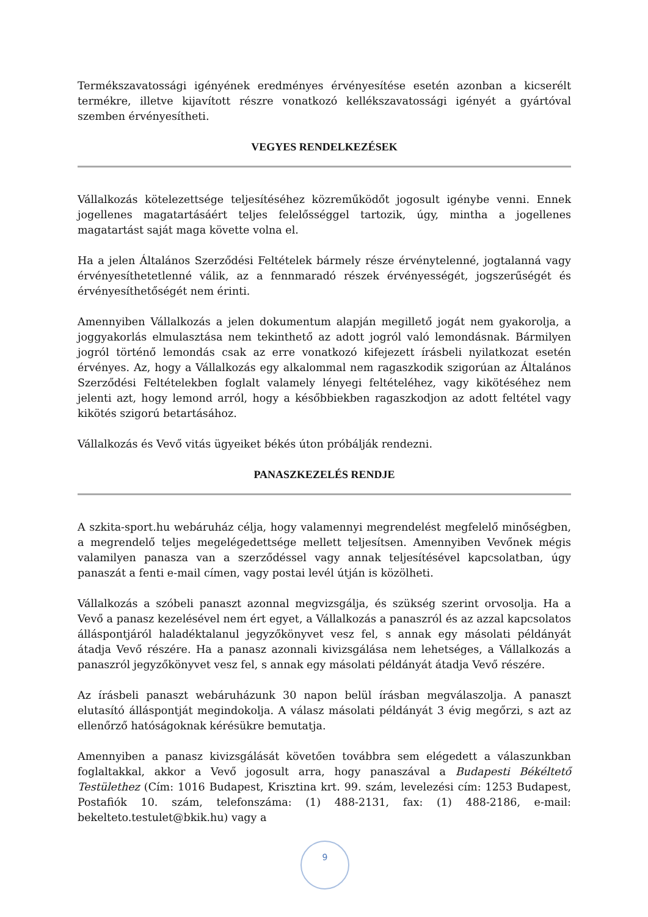Termékszavatossági igényének eredményes érvényesítése esetén azonban a kicserélt termékre, illetve kijavított részre vonatkozó kellékszavatossági igényét a gyártóval szemben érvényesítheti.
VEGYES RENDELKEZÉSEK
Vállalkozás kötelezettsége teljesítéséhez közreműködőt jogosult igénybe venni. Ennek jogellenes magatartásáért teljes felelősséggel tartozik, úgy, mintha a jogellenes magatartást saját maga követte volna el.
Ha a jelen Általános Szerződési Feltételek bármely része érvénytelenné, jogtalanná vagy érvényesíthetetlenné válik, az a fennmaradó részek érvényességét, jogszerűségét és érvényesíthetőségét nem érinti.
Amennyiben Vállalkozás a jelen dokumentum alapján megillető jogát nem gyakorolja, a joggyakorlás elmulasztása nem tekinthető az adott jogról való lemondásnak. Bármilyen jogról történő lemondás csak az erre vonatkozó kifejezett írásbeli nyilatkozat esetén érvényes. Az, hogy a Vállalkozás egy alkalommal nem ragaszkodik szigorúan az Általános Szerződési Feltételekben foglalt valamely lényegi feltételéhez, vagy kikötéséhez nem jelenti azt, hogy lemond arról, hogy a későbbiekben ragaszkodjon az adott feltétel vagy kikötés szigorú betartásához.
Vállalkozás és Vevő vitás ügyeiket békés úton próbálják rendezni.
PANASZKEZELÉS RENDJE
A szkita-sport.hu webáruház célja, hogy valamennyi megrendelést megfelelő minőségben, a megrendelő teljes megelégedettsége mellett teljesítsen. Amennyiben Vevőnek mégis valamilyen panasza van a szerződéssel vagy annak teljesítésével kapcsolatban, úgy panaszát a fenti e-mail címen, vagy postai levél útján is közölheti.
Vállalkozás a szóbeli panaszt azonnal megvizsgálja, és szükség szerint orvosolja. Ha a Vevő a panasz kezelésével nem ért egyet, a Vállalkozás a panaszról és az azzal kapcsolatos álláspontjáról haladéktalanul jegyzőkönyvet vesz fel, s annak egy másolati példányát átadja Vevő részére. Ha a panasz azonnali kivizsgálása nem lehetséges, a Vállalkozás a panaszról jegyzőkönyvet vesz fel, s annak egy másolati példányát átadja Vevő részére.
Az írásbeli panaszt webáruházunk 30 napon belül írásban megválaszolja. A panaszt elutasító álláspontját megindokolja. A válasz másolati példányát 3 évig megőrzi, s azt az ellenőrző hatóságoknak kérésükre bemutatja.
Amennyiben a panasz kivizsgálását követően továbbra sem elégedett a válaszunkban foglaltakkal, akkor a Vevő jogosult arra, hogy panaszával a Budapesti Békéltető Testülethez (Cím: 1016 Budapest, Krisztina krt. 99. szám, levelezési cím: 1253 Budapest, Postafiók 10. szám, telefonszáma: (1) 488-2131, fax: (1) 488-2186, e-mail: bekelteto.testulet@bkik.hu) vagy a
9